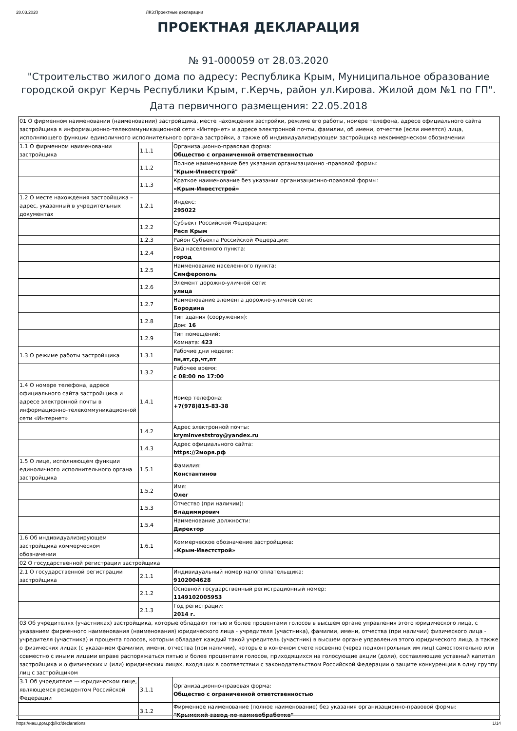28.03.2020 ЛКЗ:Проектные декларации
ПРОЕКТНАЯ ДЕКЛАРАЦИЯ
№ 91-000059 от 28.03.2020
"Строительство жилого дома по адресу: Республика Крым, Муниципальное образование городской округ Керчь Республики Крым, г.Керчь, район ул.Кирова. Жилой дом №1 по ГП".
Дата первичного размещения: 22.05.2018
| 01 О фирменном наименовании (наименовании) застройщика, месте нахождения застройки, режиме его работы, номере телефона, адресе официального сайта застройщика в информационно-телекоммуникационной сети «Интернет» и адресе электронной почты, фамилии, об имени, отчестве (если имеется) лица, исполняющего функции единоличного исполнительного органа застройки, а также об индивидуализирующем застройщика некоммерческом обозначении | | |
| 1.1 О фирменном наименовании застройщика | 1.1.1 | Организационно-правовая форма: Общество с ограниченной ответственностью |
| | 1.1.2 | Полное наименование без указания организационно -правовой формы: "Крым-Инвестстрой" |
| | 1.1.3 | Краткое наименование без указания организационно-правовой формы: «Крым-Инвестстрой» |
| 1.2 О месте нахождения застройщика – адрес, указанный в учредительных документах | 1.2.1 | Индекс: 295022 |
| | 1.2.2 | Субъект Российской Федерации: Респ Крым |
| | 1.2.3 | Район Субъекта Российской Федерации: |
| | 1.2.4 | Вид населенного пункта: город |
| | 1.2.5 | Наименование населенного пункта: Симферополь |
| | 1.2.6 | Элемент дорожно-уличной сети: улица |
| | 1.2.7 | Наименование элемента дорожно-уличной сети: Бородина |
| | 1.2.8 | Тип здания (сооружения): Дом: 16 |
| | 1.2.9 | Тип помещений: Комната: 423 |
| 1.3 О режиме работы застройщика | 1.3.1 | Рабочие дни недели: пн,вт,ср,чт,пт |
| | 1.3.2 | Рабочее время: с 08:00 по 17:00 |
| 1.4 О номере телефона, адресе официального сайта застройщика и адресе электронной почты в информационно-телекоммуникационной сети «Интернет» | 1.4.1 | Номер телефона: +7(978)815-83-38 |
| | 1.4.2 | Адрес электронной почты: kryminveststroy@yandex.ru |
| | 1.4.3 | Адрес официального сайта: https://2моря.рф |
| 1.5 О лице, исполняющем функции единоличного исполнительного органа застройщика | 1.5.1 | Фамилия: Константинов |
| | 1.5.2 | Имя: Олег |
| | 1.5.3 | Отчество (при наличии): Владимирович |
| | 1.5.4 | Наименование должности: Директор |
| 1.6 Об индивидуализирующем застройщика коммерческом обозначении | 1.6.1 | Коммерческое обозначение застройщика: «Крым-Ивестстрой» |
| 02 О государственной регистрации застройщика | | |
| 2.1 О государственной регистрации застройщика | 2.1.1 | Индивидуальный номер налогоплательщика: 9102004628 |
| | 2.1.2 | Основной государственный регистрационный номер: 1149102005953 |
| | 2.1.3 | Год регистрации: 2014 г. |
| 03 Об учредителях (участниках) застройщика, которые обладают пятью и более процентами голосов в высшем органе управления этого юридического лица, с указанием фирменного наименования (наименования) юридического лица - учредителя (участника), фамилии, имени, отчества (при наличии) физического лица - учредителя (участника) и процента голосов, которым обладает каждый такой учредитель (участник) в высшем органе управления этого юридического лица, а также о физических лицах (с указанием фамилии, имени, отчества (при наличии), которые в конечном счете косвенно (через подконтрольных им лиц) самостоятельно или совместно с иными лицами вправе распоряжаться пятью и более процентами голосов, приходящихся на голосующие акции (доли), составляющие уставный капитал застройщика и о физических и (или) юридических лицах, входящих в соответствии с законодательством Российской Федерации о защите конкуренции в одну группу лиц с застройщиком | | |
| 3.1 Об учредителе — юридическом лице, являющемся резидентом Российской Федерации | 3.1.1 | Организационно-правовая форма: Общество с ограниченной ответственностью |
| | 3.1.2 | Фирменное наименование (полное наименование) без указания организационно-правовой формы: "Крымский завод по камнеобработке" |
https://наш.дом.рф/lkz/declarations 1/14